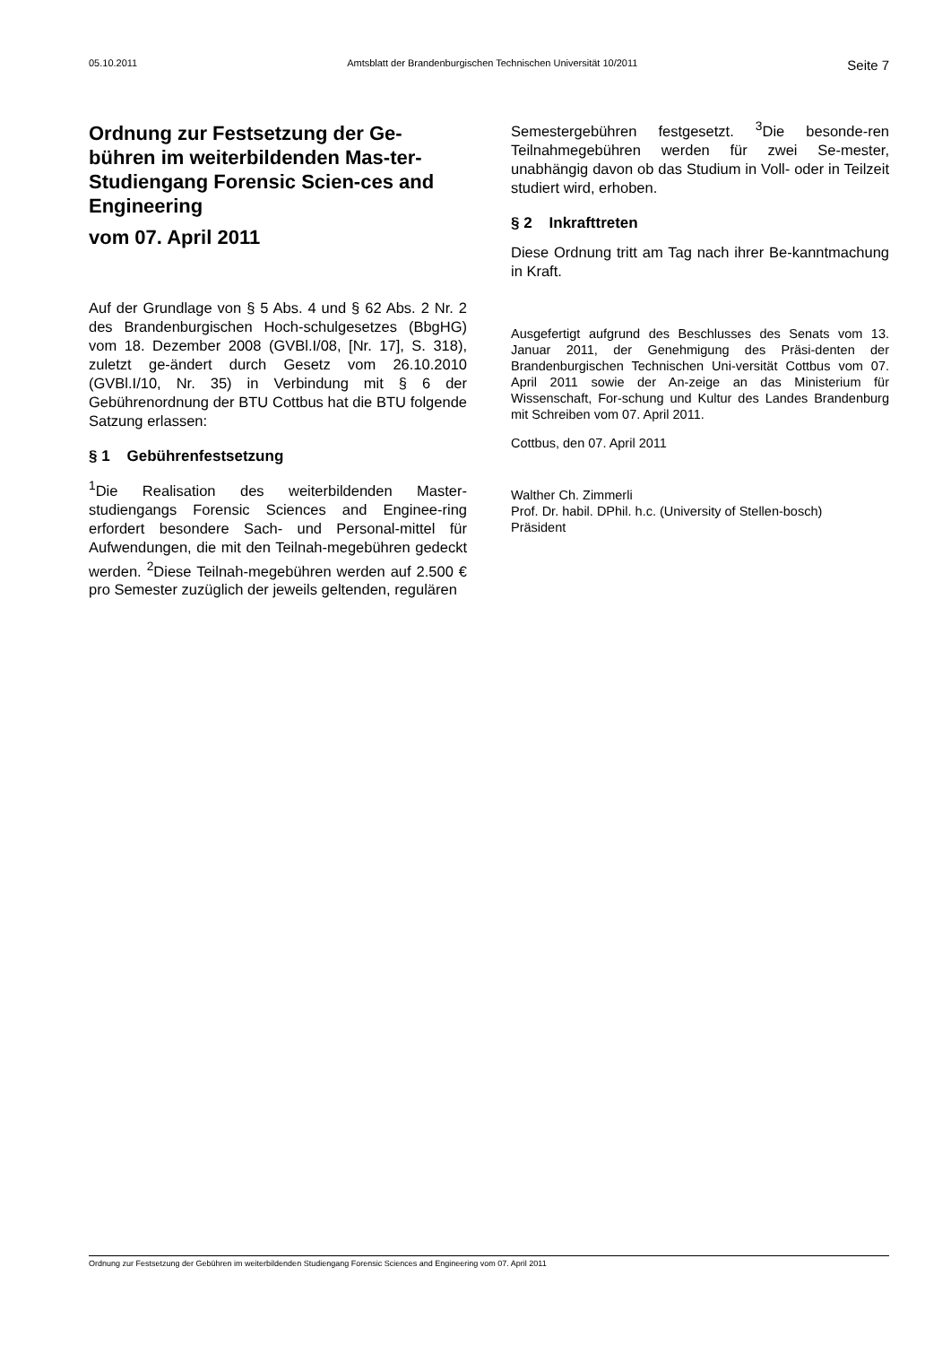05.10.2011 Amtsblatt der Brandenburgischen Technischen Universität 10/2011 Seite 7
Ordnung zur Festsetzung der Ge-bühren im weiterbildenden Mas-ter-Studiengang Forensic Scien-ces and Engineering
vom 07. April 2011
Auf der Grundlage von § 5 Abs. 4 und § 62 Abs. 2 Nr. 2 des Brandenburgischen Hoch-schulgesetzes (BbgHG) vom 18. Dezember 2008 (GVBl.I/08, [Nr. 17], S. 318), zuletzt ge-ändert durch Gesetz vom 26.10.2010 (GVBl.I/10, Nr. 35) in Verbindung mit § 6 der Gebührenordnung der BTU Cottbus hat die BTU folgende Satzung erlassen:
§ 1 Gebührenfestsetzung
<sup>1</sup> Die Realisation des weiterbildenden Master-studiengangs Forensic Sciences and Enginee-ring erfordert besondere Sach- und Personal-mittel für Aufwendungen, die mit den Teilnah-megebühren gedeckt werden. <sup>2</sup>Diese Teilnah-megebühren werden auf 2.500 € pro Semester zuzüglich der jeweils geltenden, regulären
Semestergebühren festgesetzt. <sup>3</sup>Die besonde-ren Teilnahmegebühren werden für zwei Se-mester, unabhängig davon ob das Studium in Voll- oder in Teilzeit studiert wird, erhoben.
§ 2 Inkrafttreten
Diese Ordnung tritt am Tag nach ihrer Be-kanntmachung in Kraft.
Ausgefertigt aufgrund des Beschlusses des Senats vom 13. Januar 2011, der Genehmigung des Präsi-denten der Brandenburgischen Technischen Uni-versität Cottbus vom 07. April 2011 sowie der An-zeige an das Ministerium für Wissenschaft, For-schung und Kultur des Landes Brandenburg mit Schreiben vom 07. April 2011.
Cottbus, den 07. April 2011
Walther Ch. Zimmerli
Prof. Dr. habil. DPhil. h.c. (University of Stellen-bosch)
Präsident
Ordnung zur Festsetzung der Gebühren im weiterbildenden Studiengang Forensic Sciences and Engineering vom 07. April 2011